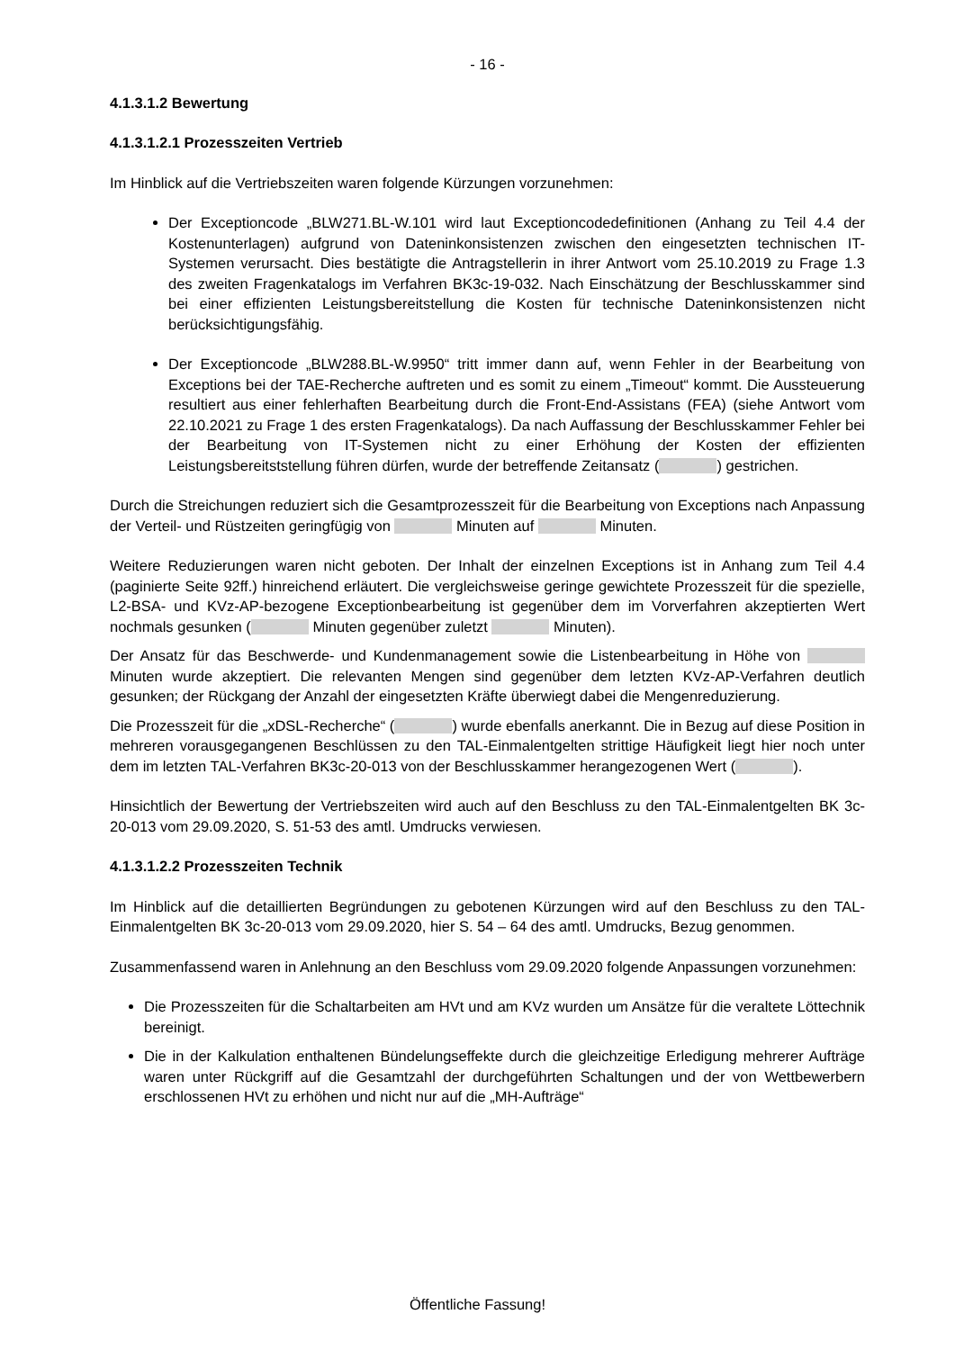- 16 -
4.1.3.1.2 Bewertung
4.1.3.1.2.1 Prozesszeiten Vertrieb
Im Hinblick auf die Vertriebszeiten waren folgende Kürzungen vorzunehmen:
Der Exceptioncode „BLW271.BL-W.101 wird laut Exceptioncodedefinitionen (Anhang zu Teil 4.4 der Kostenunterlagen) aufgrund von Dateninkonsistenzen zwischen den eingesetzten technischen IT-Systemen verursacht. Dies bestätigte die Antragstellerin in ihrer Antwort vom 25.10.2019 zu Frage 1.3 des zweiten Fragenkatalogs im Verfahren BK3c-19-032. Nach Einschätzung der Beschlusskammer sind bei einer effizienten Leistungsbereitstellung die Kosten für technische Dateninkonsistenzen nicht berücksichtigungsfähig.
Der Exceptioncode „BLW288.BL-W.9950“ tritt immer dann auf, wenn Fehler in der Bearbeitung von Exceptions bei der TAE-Recherche auftreten und es somit zu einem „Timeout“ kommt. Die Aussteuerung resultiert aus einer fehlerhaften Bearbeitung durch die Front-End-Assistans (FEA) (siehe Antwort vom 22.10.2021 zu Frage 1 des ersten Fragenkatalogs). Da nach Auffassung der Beschlusskammer Fehler bei der Bearbeitung von IT-Systemen nicht zu einer Erhöhung der Kosten der effizienten Leistungsbereitststellung führen dürfen, wurde der betreffende Zeitansatz ( ) gestrichen.
Durch die Streichungen reduziert sich die Gesamtprozesszeit für die Bearbeitung von Exceptions nach Anpassung der Verteil- und Rüstzeiten geringfügig von Minuten auf Minuten.
Weitere Reduzierungen waren nicht geboten. Der Inhalt der einzelnen Exceptions ist in Anhang zum Teil 4.4 (paginierte Seite 92ff.) hinreichend erläutert. Die vergleichsweise geringe gewichtete Prozesszeit für die spezielle, L2-BSA- und KVz-AP-bezogene Exceptionbearbeitung ist gegenüber dem im Vorverfahren akzeptierten Wert nochmals gesunken ( Minuten gegenüber zuletzt Minuten).
Der Ansatz für das Beschwerde- und Kundenmanagement sowie die Listenbearbeitung in Höhe von Minuten wurde akzeptiert. Die relevanten Mengen sind gegenüber dem letzten KVz-AP-Verfahren deutlich gesunken; der Rückgang der Anzahl der eingesetzten Kräfte überwiegt dabei die Mengenreduzierung.
Die Prozesszeit für die „xDSL-Recherche“ ( ) wurde ebenfalls anerkannt. Die in Bezug auf diese Position in mehreren vorausgegangenen Beschlüssen zu den TAL-Einmalentgelten strittige Häufigkeit liegt hier noch unter dem im letzten TAL-Verfahren BK3c-20-013 von der Beschlusskammer herangezogenen Wert ( ).
Hinsichtlich der Bewertung der Vertriebszeiten wird auch auf den Beschluss zu den TAL-Einmalentgelten BK 3c-20-013 vom 29.09.2020, S. 51-53 des amtl. Umdrucks verwiesen.
4.1.3.1.2.2 Prozesszeiten Technik
Im Hinblick auf die detaillierten Begründungen zu gebotenen Kürzungen wird auf den Beschluss zu den TAL-Einmalentgelten BK 3c-20-013 vom 29.09.2020, hier S. 54 – 64 des amtl. Umdrucks, Bezug genommen.
Zusammenfassend waren in Anlehnung an den Beschluss vom 29.09.2020 folgende Anpassungen vorzunehmen:
Die Prozesszeiten für die Schaltarbeiten am HVt und am KVz wurden um Ansätze für die veraltete Löttechnik bereinigt.
Die in der Kalkulation enthaltenen Bündelungseffekte durch die gleichzeitige Erledigung mehrerer Aufträge waren unter Rückgriff auf die Gesamtzahl der durchgeführten Schaltungen und der von Wettbewerbern erschlossenen HVt zu erhöhen und nicht nur auf die „MH-Aufträge“
Öffentliche Fassung!